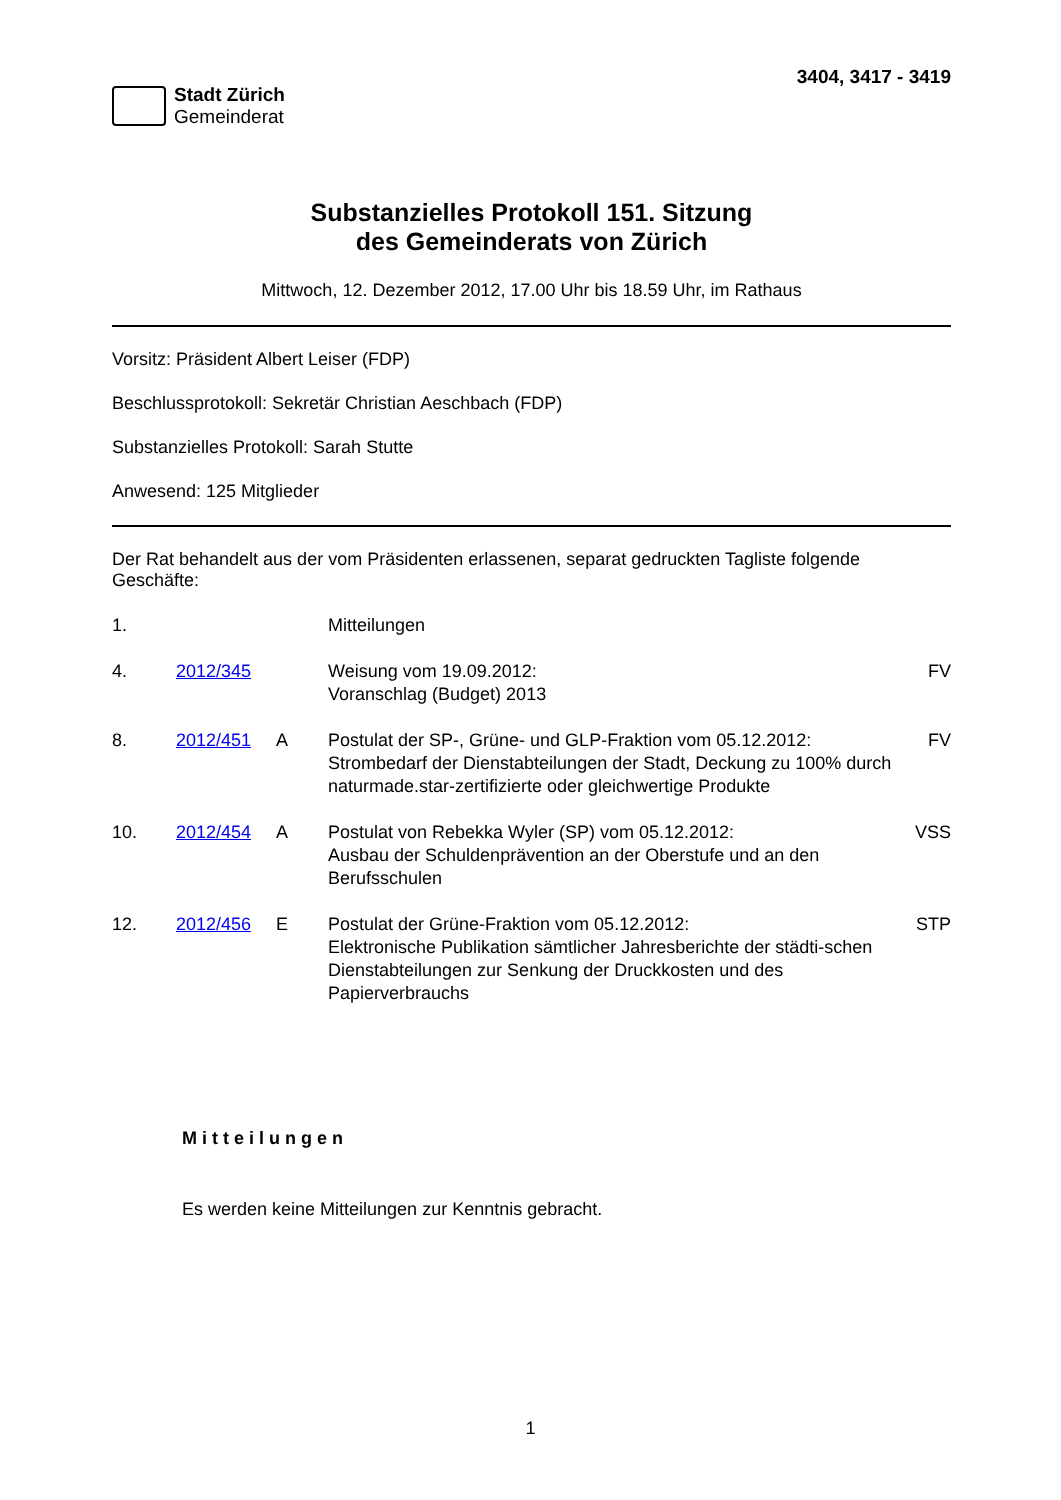Stadt Zürich
Gemeinderat
3404, 3417 - 3419
Substanzielles Protokoll 151. Sitzung
des Gemeinderats von Zürich
Mittwoch, 12. Dezember 2012, 17.00 Uhr bis 18.59 Uhr, im Rathaus
Vorsitz: Präsident Albert Leiser (FDP)
Beschlussprotokoll: Sekretär Christian Aeschbach (FDP)
Substanzielles Protokoll: Sarah Stutte
Anwesend: 125 Mitglieder
Der Rat behandelt aus der vom Präsidenten erlassenen, separat gedruckten Tagliste folgende Geschäfte:
| 1. | | | Mitteilungen | |
| 4. | 2012/345 | | Weisung vom 19.09.2012: Voranschlag (Budget) 2013 | FV |
| 8. | 2012/451 | A | Postulat der SP-, Grüne- und GLP-Fraktion vom 05.12.2012: Strombedarf der Dienstabteilungen der Stadt, Deckung zu 100% durch naturmade.star-zertifizierte oder gleichwertige Produkte | FV |
| 10. | 2012/454 | A | Postulat von Rebekka Wyler (SP) vom 05.12.2012: Ausbau der Schuldenprävention an der Oberstufe und an den Berufsschulen | VSS |
| 12. | 2012/456 | E | Postulat der Grüne-Fraktion vom 05.12.2012: Elektronische Publikation sämtlicher Jahresberichte der städti-schen Dienstabteilungen zur Senkung der Druckkosten und des Papierverbrauchs | STP |
Mitteilungen
Es werden keine Mitteilungen zur Kenntnis gebracht.
1